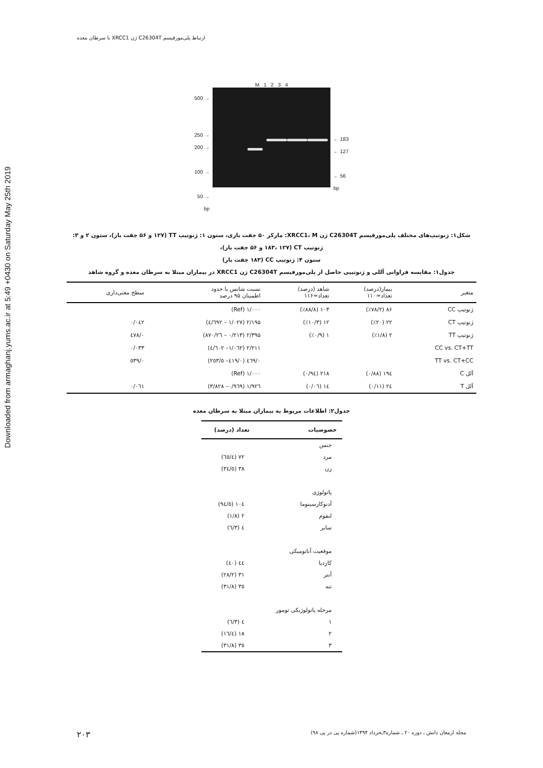Downloaded from armaghanj.yums.ac.ir at 5:49 +0430 on Saturday May 25th 2019
ارتباط پلی‌مورفیسم C26304T ژن XRCC1 با سرطان معده
500 →
250 →
200 →
100 →
50 →
bp
M 1 2 3 4
← 183
← 127
← 56
bp
شکل۱: ژنوتیپ‌های مختلف پلی‌مورفیسم C26304T ژن XRCC1، M: مارکر ۵۰ جفت بازی، ستون ۱: ژنوتیپ TT (۱۲۷ و ۵۶ جفت باز)، ستون ۲ و ۳: ژنوتیپ CT (۱۸۳، ۱۲۷ و ۵۶ جفت باز)،
ستون ۴: ژنوتیپ CC (۱۸۳ جفت باز)
جدول۱: مقایسه فراوانی آللی و ژنوتیپی حاصل از پلی‌مورفیسم C26304T ژن XRCC1 در بیماران مبتلا به سرطان معده و گروه شاهد
| متغیر | بیمار(درصد) تعداد=۱۱۰ | شاهد (درصد) تعداد=۱۱۶ | نسبت شانس با حدود اطمینان ۹۵ درصد | سطح معنی‌داری |
| --- | --- | --- | --- | --- |
| ژنوتیپ CC | ۸۶ (٪۷۸/۲) | ۱۰۳ (٪۸۸/۸) | ۱/۰۰۰ (Ref) | |
| ژنوتیپ CT | ۲۲ (٪۲۰) | ۱۲ (٪۱۰/۳) | ۲/۱۹۵ (۱/۰۲۷ – ٤/٦۹۲) | ۰/۰٤۲ |
| ژنوتیپ TT | ۲ (٪۱/۸) | ۱ (٪۰/۹) | ۲/۳۹۵ (۰/۲۱۳ – ۲٦/۸۷۰) | ۰/٤۷۸ |
| CC vs. CT+TT | | | ۲/۲۱۱ (۱/۰٦۲– ٤/٦۰۲) | ۰/۰۳۳ |
| TT vs. CT+CC | | | ۰/٤٦۹ (۰/٤۱۹– ٥/۲٥۳) | ۰/٥۳۹ |
| آلل C | ۱۹٤ (۰/۸۸) | ۲۱۸ (۰/۹٤) | ۱/۰۰۰ (Ref) | |
| آلل T | ۲٤ (۰/۱۱) | ۱٤ (۰/۰٦) | ۱/۹۲٦ (۰/۹٦۹– ۳/۸۲۸) | ۰/۰٦۱ |
جدول۲: اطلاعات مربوط به بیماران مبتلا به سرطان معده
| خصوصیات | تعداد (درصد) |
| --- | --- |
| جنس | |
| مرد | ۷۲ (٦٥/٤) |
| زن | ۳۸ (۳٤/٥) |
| پاتولوژی | |
| آدنوکارسینوما | ۱۰٤ (۹٤/٥) |
| لنفوم | ۲ (۱/۸) |
| سایر | ٤ (۳/٦) |
| موقعیت آناتومیکی | |
| کاردیا | ٤٤ (٤۰) |
| آنتر | ۳۱ (۲۸/۲) |
| تنه | ۳٥ (۳۱/۸) |
| مرحله پاتولوژیکی تومور | |
| ۱ | ٤ (۳/٦) |
| ۲ | ۱۸ (۱٦/٤) |
| ۳ | ۳٥ (۳۱/۸) |
مجله ارمغان دانش ـ دوره ۲۰ ـ شماره۳ـخرداد ۱۳۹۴(شماره پی در پی ۹۸) ۲۰۳